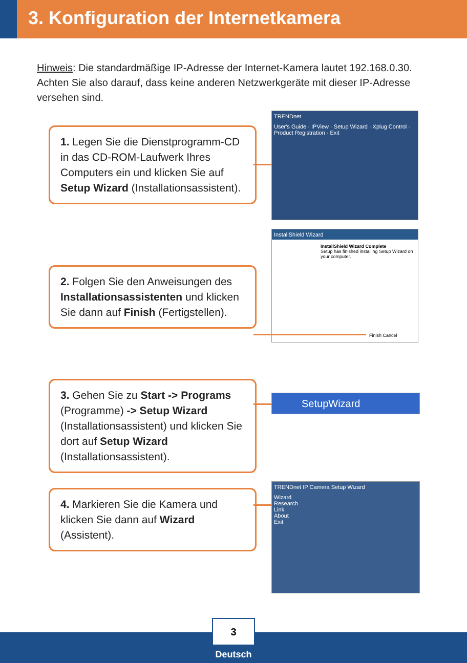3. Konfiguration der Internetkamera
Hinweis: Die standardmäßige IP-Adresse der Internet-Kamera lautet 192.168.0.30. Achten Sie also darauf, dass keine anderen Netzwerkgeräte mit dieser IP-Adresse versehen sind.
1. Legen Sie die Dienstprogramm-CD in das CD-ROM-Laufwerk Ihres Computers ein und klicken Sie auf Setup Wizard (Installationsassistent).
TRENDnet
User's Guide · IPView · Setup Wizard · Xplug Control · Product Registration · Exit
2. Folgen Sie den Anweisungen des Installationsassistenten und klicken Sie dann auf Finish (Fertigstellen).
InstallShield Wizard
InstallShield Wizard Complete
Setup has finished installing Setup Wizard on your computer.
Finish Cancel
3. Gehen Sie zu Start -> Programs (Programme) -> Setup Wizard (Installationsassistent) und klicken Sie dort auf Setup Wizard (Installationsassistent).
SetupWizard
4. Markieren Sie die Kamera und klicken Sie dann auf Wizard (Assistent).
TRENDnet IP Camera Setup Wizard
Wizard
Research
Link
About
Exit
3
Deutsch